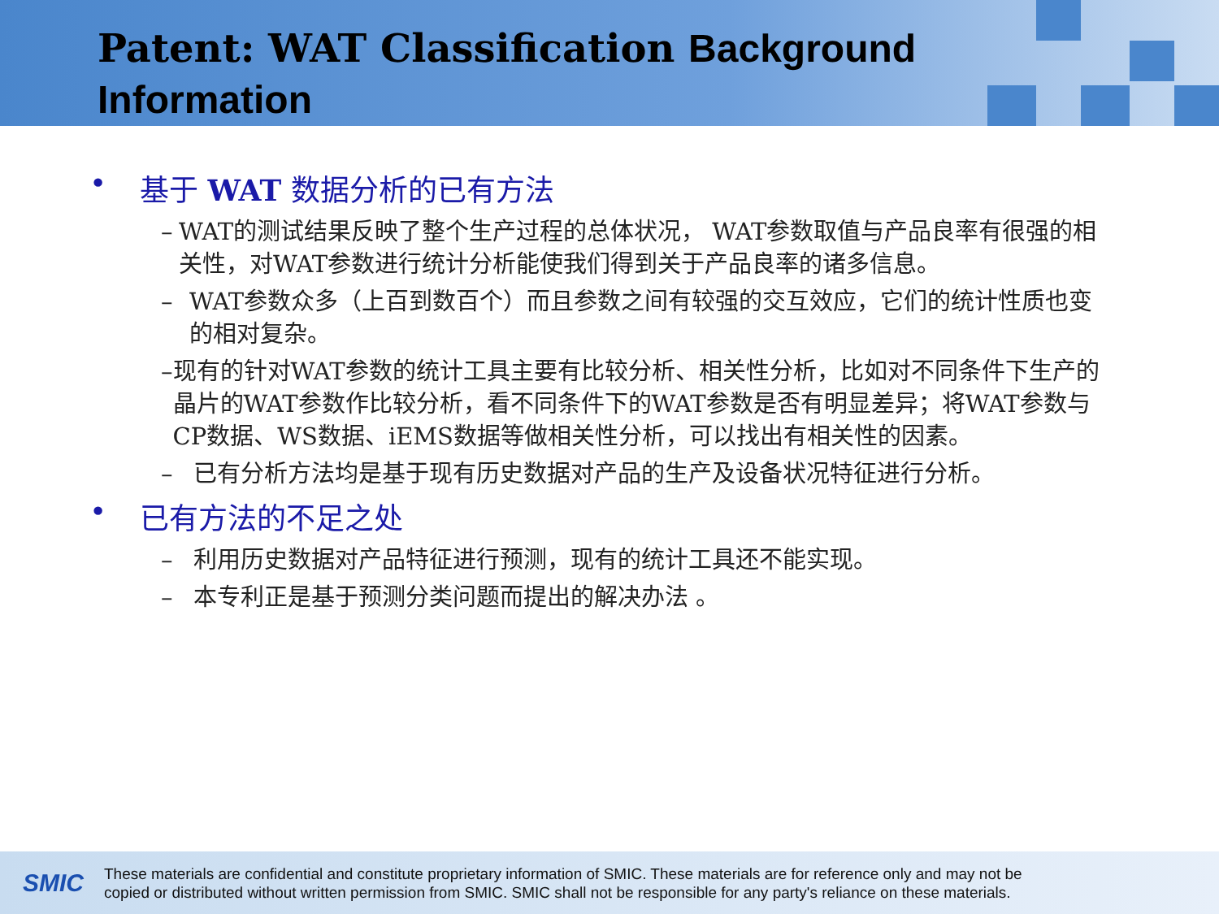Patent: WAT Classification Background
Information
• 基于 WAT 数据分析的已有方法
– WAT的测试结果反映了整个生产过程的总体状况， WAT参数取值与产品良率有很强的相关性，对WAT参数进行统计分析能使我们得到关于产品良率的诸多信息。
– WAT参数众多（上百到数百个）而且参数之间有较强的交互效应，它们的统计性质也变的相对复杂。
– 现有的针对WAT参数的统计工具主要有比较分析、相关性分析，比如对不同条件下生产的晶片的WAT参数作比较分析，看不同条件下的WAT参数是否有明显差异；将WAT参数与CP数据、WS数据、iEMS数据等做相关性分析，可以找出有相关性的因素。
– 已有分析方法均是基于现有历史数据对产品的生产及设备状况特征进行分析。
• 已有方法的不足之处
– 利用历史数据对产品特征进行预测，现有的统计工具还不能实现。
– 本专利正是基于预测分类问题而提出的解决办法 。
SMIC
These materials are confidential and constitute proprietary information of SMIC. These materials are for reference only and may not be
copied or distributed without written permission from SMIC. SMIC shall not be responsible for any party's reliance on these materials.